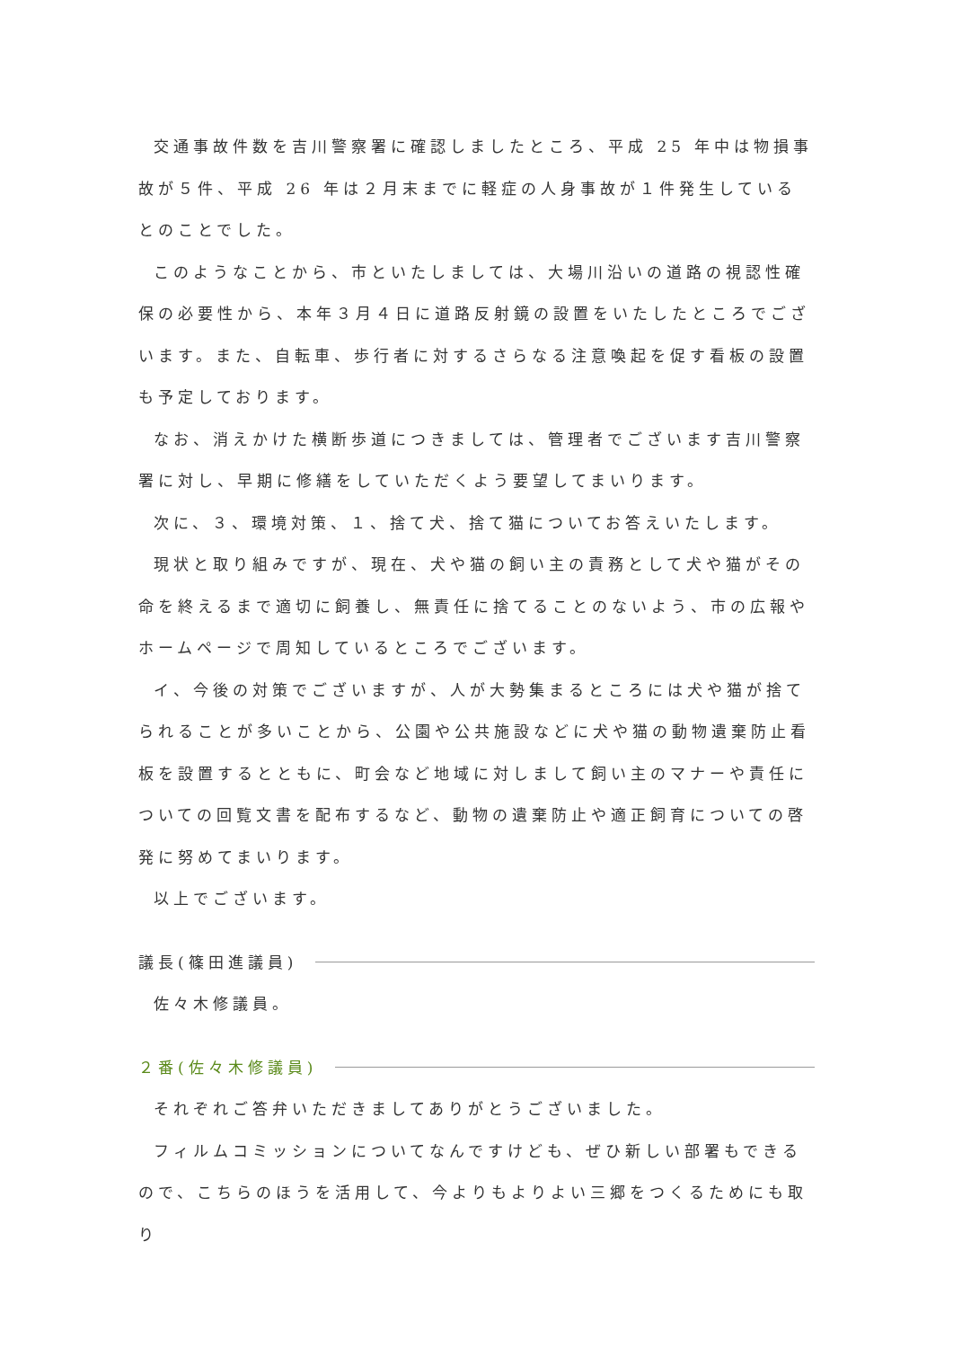交通事故件数を吉川警察署に確認しましたところ、平成 25 年中は物損事故が５件、平成 26 年は２月末までに軽症の人身事故が１件発生しているとのことでした。
このようなことから、市といたしましては、大場川沿いの道路の視認性確保の必要性から、本年３月４日に道路反射鏡の設置をいたしたところでございます。また、自転車、歩行者に対するさらなる注意喚起を促す看板の設置も予定しております。
なお、消えかけた横断歩道につきましては、管理者でございます吉川警察署に対し、早期に修繕をしていただくよう要望してまいります。
次に、３、環境対策、１、捨て犬、捨て猫についてお答えいたします。
現状と取り組みですが、現在、犬や猫の飼い主の責務として犬や猫がその命を終えるまで適切に飼養し、無責任に捨てることのないよう、市の広報やホームページで周知しているところでございます。
イ、今後の対策でございますが、人が大勢集まるところには犬や猫が捨てられることが多いことから、公園や公共施設などに犬や猫の動物遺棄防止看板を設置するとともに、町会など地域に対しまして飼い主のマナーや責任についての回覧文書を配布するなど、動物の遺棄防止や適正飼育についての啓発に努めてまいります。
以上でございます。
議長(篠田進議員)
佐々木修議員。
２番(佐々木修議員)
それぞれご答弁いただきましてありがとうございました。
フィルムコミッションについてなんですけども、ぜひ新しい部署もできるので、こちらのほうを活用して、今よりもよりよい三郷をつくるためにも取り